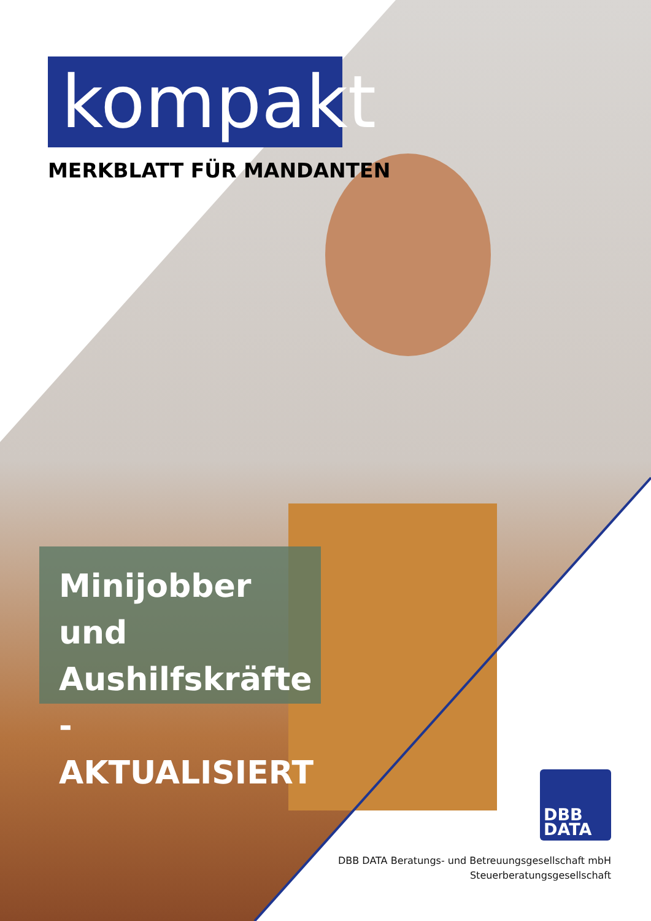kompakt
MERKBLATT FÜR MANDANTEN
Minijobber und
Aushilfskräfte
- AKTUALISIERT
DBB
DATA
DBB DATA Beratungs- und Betreuungsgesellschaft mbH
Steuerberatungsgesellschaft